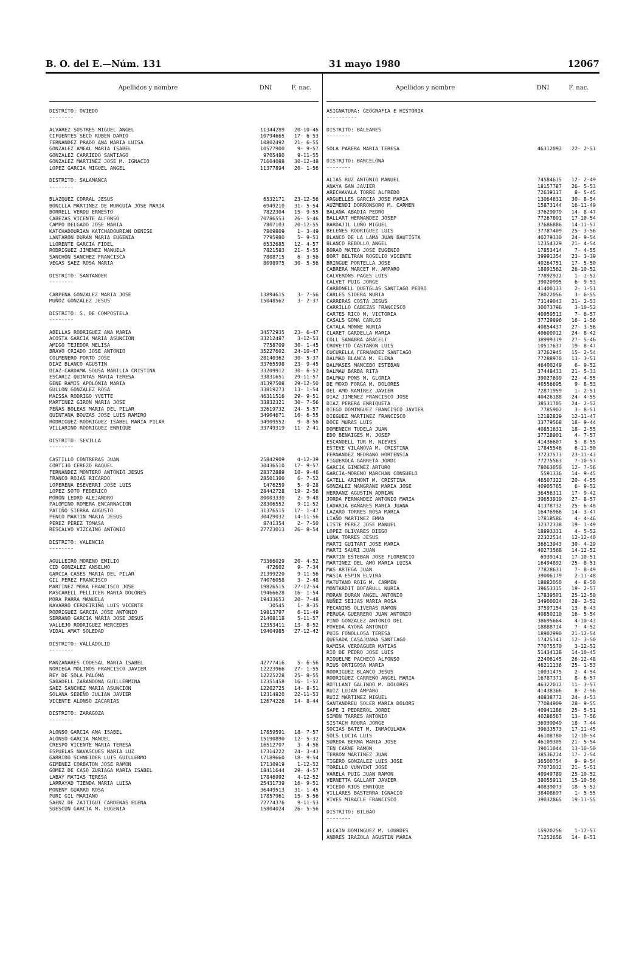B. O. del E.—Núm. 131 31 mayo 1980 12067
| Apellidos y nombre | DNI | F. nac. |
| --- | --- | --- |
| DISTRITO: OVIEDO -------- | | |
| ALVAREZ SOSTRES MIGUEL ANGEL | 11344289 | 20-10-46 |
| CIFUENTES SECO RUBEN DARIO | 10794665 | 17- 6-53 |
| FERNANDEZ PRADO ANA MARIA LUISA | 10802492 | 21- 6-55 |
| GONZALEZ AMEAL MARIA ISABEL | 10577900 | 9- 9-57 |
| GONZALEZ CARRIEDO SANTIAGO | 9705480 | 9-11-55 |
| GONZALEZ MARTINEZ JOSE M. IGNACIO | 71604088 | 30-12-48 |
| LOPEZ GARCIA MIGUEL ANGEL | 11377894 | 20- 1-56 |
| DISTRITO: SALAMANCA -------- | | |
| BLAZQUEZ CORRAL JESUS | 6532171 | 23-12-56 |
| BONILLA MARTINEZ DE MURGUIA JOSE MARIA | 6949210 | 31- 5-54 |
| BORRELL VERDU ERNESTO | 7822304 | 15- 9-55 |
| CABEZAS VICENTE ALFONSO | 70786553 | 26- 5-46 |
| CAMPO DELGADO JOSE MARIA | 7807103 | 20-12-55 |
| KATCHADOURIAN KATCHADOURIAN DENISE | 7809809 | 1- 3-49 |
| LANTARON DURAN MARIA EUGENIA | 7795980 | 5- 9-53 |
| LLORENTE GARCIA FIDEL | 6532685 | 12- 4-57 |
| RODRIGUEZ JIMENEZ MANUELA | 7821583 | 21- 5-55 |
| SANCHON SANCHEZ FRANCISCA | 7808715 | 6- 3-56 |
| VEGAS SAEZ ROSA MARIA | 8098975 | 30- 5-56 |
| DISTRITO: SANTANDER -------- | | |
| CARPENA GONZALEZ MARIA JOSE | 13894615 | 3- 7-56 |
| MUÑOZ GONZALEZ JESUS | 15048562 | 3- 2-37 |
| DISTRITO: S. DE COMPOSTELA -------- | | |
| ABELLAS RODRIGUEZ ANA MARIA | 34572935 | 23- 6-47 |
| ACOSTA GARCIA MARIA ASUNCION | 33212487 | 3-12-53 |
| AMIGO TEJEDOR MELISA | 7758709 | 30- 1-45 |
| BRAVO CRIADO JOSE ANTONIO | 35227602 | 24-10-47 |
| COLMENERO PORTO JOSE | 28140362 | 30- 5-37 |
| DIAZ BLANCO AGUSTIN | 33765598 | 23- 9-45 |
| DIAZ-CARDAMA SOUSA MARILIA CRISTINA | 33209912 | 30- 6-52 |
| ESCARIZ QUINTAS MARIA TERESA | 33831651 | 29-11-57 |
| GENE RAMIS APOLONIA MARIA | 41397508 | 29-12-50 |
| GULLON GONZALEZ ROSA | 33819273 | 13- 1-54 |
| MAISSA RODRIGO YVETTE | 46311516 | 29- 9-51 |
| MARTINEZ GIRON MARIA JOSE | 33832321 | 30- 7-56 |
| PEÑAS BOLEAS MARIA DEL PILAR | 32619732 | 24- 5-57 |
| QUINTANA BOUZAS JOSE LUIS RAMIRO | 34904671 | 10- 6-55 |
| RODRIGUEZ RODRIGUEZ ISABEL MARIA PILAR | 34909552 | 9- 8-56 |
| VILLARINO RODRIGUEZ ENRIQUE | 33749319 | 11- 2-41 |
| DISTRITO: SEVILLA -------- | | |
| CASTILLO CONTRERAS JUAN | 25842909 | 4-12-39 |
| CORTIJO CEREZO RAQUEL | 30436510 | 17- 9-57 |
| FERNANDEZ MONTERO ANTONIO JESUS | 28372889 | 10- 9-46 |
| FRANCO ROJAS RICARDO | 28501300 | 6- 7-52 |
| LOPERENA ESEVERRI JOSE LUIS | 1476259 | 5- 9-28 |
| LOPEZ SOTO FEDERICO | 28442728 | 19- 2-56 |
| MORON LEDRO ALEJANDRO | 80003330 | 2- 9-48 |
| PALOMINO ROMERA ENCARNACION | 28306552 | 9-11-52 |
| PATIÑO SIERRA AUGUSTO | 31376515 | 17- 1-47 |
| PENCO MARTIN MARIA JESUS | 30429032 | 14-11-56 |
| PEREZ PEREZ TOMASA | 8741354 | 2- 7-50 |
| RESCALVO VIZCAINO ANTONIO | 27723013 | 26- 8-54 |
| DISTRITO: VALENCIA -------- | | |
| AGULLEIRO MORENO EMILIO | 73366029 | 20- 4-52 |
| CID GONZALEZ ANSELMO | 472602 | 9- 7-34 |
| GARCIA CASES MARIA DEL PILAR | 21399220 | 9-11-56 |
| GIL PEREZ FRANCISCO | 74076058 | 3- 2-48 |
| MARTINEZ MORA FRANCISCO JOSE | 19826515 | 27-12-54 |
| MASCARELL PELLICER MARIA DOLORES | 19466628 | 16- 1-54 |
| MORA PARRA MANUELA | 19433653 | 20- 7-48 |
| NAVARRO CERDEIRIÑA LUIS VICENTE | 30545 | 1- 8-35 |
| RODRIGUEZ GARCIA JOSE ANTONIO | 19813797 | 6-11-49 |
| SERRANO GARCIA MARIA JOSE JESUS | 21408118 | 5-11-57 |
| VALLEJO RODRIGUEZ MERCEDES | 12353411 | 13- 8-52 |
| VIDAL AMAT SOLEDAD | 19404985 | 27-12-42 |
| DISTRITO: VALLADOLID -------- | | |
| MANZANARES CODESAL MARIA ISABEL | 42777416 | 5- 6-56 |
| NORIEGA MOLINOS FRANCISCO JAVIER | 12223966 | 27- 1-55 |
| REY DE SOLA PALOMA | 12225228 | 25- 8-55 |
| SABADELL ZARANDONA GUILLERMINA | 12351458 | 16- 1-52 |
| SAEZ SANCHEZ MARIA ASUNCION | 12202725 | 14- 8-51 |
| SOLANA SEDEÑO JULIAN JAVIER | 12314820 | 22-11-53 |
| VICENTE ALONSO ZACARIAS | 12674226 | 14- 8-44 |
| DISTRITO: ZARAGOZA -------- | | |
| ALONSO GARCIA ANA ISABEL | 17859591 | 18- 7-57 |
| ALONSO GARCIA MANUEL | 15190890 | 12- 5-32 |
| CRESPO VICENTE MARIA TERESA | 16512707 | 3- 4-56 |
| ESPUELAS NAVASCUES MARIA LUZ | 17314222 | 24- 3-43 |
| GARRIDO SCHNEIDER LUIS GUILLERMO | 17189660 | 18- 9-54 |
| GIMENEZ CORBATON JOSE RAMON | 17130919 | 1-12-52 |
| GOMEZ DE CASO ZURIAGA MARIA ISABEL | 18411644 | 29- 4-57 |
| LABAY MATIAS TERESA | 17846992 | 4-12-52 |
| LARRAYAD TIENDA MARIA LUISA | 25431739 | 16- 9-51 |
| MONENY GUARRO ROSA | 36449513 | 31- 1-45 |
| PURI GIL MARIANO | 17857961 | 15- 5-56 |
| SAENZ DE ZAITIGUI CARDENAS ELENA | 72774376 | 9-11-53 |
| SUESCUN GARCIA M. EUGENIA | 15804024 | 26- 5-56 |
| Apellidos y nombre | DNI | F. nac. |
| --- | --- | --- |
| ASIGNATURA: GEOGRAFIA E HISTORIA ---------- | | |
| DISTRITO: BALEARES -------- | | |
| SOLA PARERA MARIA TERESA | 46312092 | 22- 2-51 |
| DISTRITO: BARCELONA -------- | | |
| ALIAS RUZ ANTONIO MANUEL | 74584615 | 12- 2-49 |
| ANAYA GAN JAVIER | 18157787 | 26- 5-53 |
| ARECHAVALA TORRE ALFREDO | 72639117 | 8- 5-45 |
| ARGUELLES GARCIA JOSE MARIA | 13064631 | 30- 8-54 |
| AUZMENDI DORRONSORO M. CARMEN | 15873144 | 16-11-49 |
| BALAÑA ABADIA PEDRO | 37629079 | 14- 8-47 |
| BALLART HERNANDEZ JOSEP | 77267891 | 17-10-54 |
| BARDAJIL LUÑO MIGUEL | 37686886 | 14-11-57 |
| BELENES RODRIGUEZ LUIS | 37787409 | 25- 3-56 |
| BLANCO DE LA LAMA JUAN BAUTISTA | 40279330 | 24- 9-54 |
| BLANCO REBOLLO ANGEL | 12354329 | 21- 4-54 |
| BORAO MATEO JOSE EUGENIO | 17853414 | 7- 4-55 |
| BORT BELTRAN ROGELIO VICENTE | 39991354 | 23- 3-39 |
| BRINGUE PORTELLA JOSE | 40264751 | 17- 5-50 |
| CABRERA MARCET M. AMPARO | 18891562 | 26-10-52 |
| CALVERONS PAGES LUIS | 77892922 | 1- 1-52 |
| CALVET PUIG JORGE | 39020995 | 6- 9-53 |
| CARBONELL QUETGLAS SANTIAGO PEDRO | 41400133 | 2- 1-51 |
| CARLES SIDERA NURIA | 78022056 | 3- 6-55 |
| CARRERAS COSTA JESUS | 73149043 | 21- 2-53 |
| CARRILLO CABEZAS FRANCISCO | 30073796 | 3-10-52 |
| CARTES RICO M. VICTORIA | 40959513 | 7- 6-57 |
| CASALS GOMA CARLOS | 37729896 | 16- 1-56 |
| CATALA MONNE NURIA | 40854437 | 27- 3-56 |
| CLARET GARDELLA MARIA | 40600012 | 24- 8-42 |
| COLL SANABRA ARACELI | 38999319 | 27- 5-46 |
| CROVETTO CASTAÑON LUIS | 10517637 | 19- 8-47 |
| CUCURELLA FERNANDEZ SANTIAGO | 37262945 | 15- 2-54 |
| DALMAO BLANCA M. ELENA | 77288970 | 13- 3-51 |
| DALMASES MANCEBO ESTEBAN | 46400249 | 6- 9-52 |
| DALMAU BARBA RITA | 37448433 | 21- 5-33 |
| DALMAU PONS M. GLORIA | 39027699 | 22- 4-55 |
| DE MOXO FORGA M. DOLORES | 40556695 | 9- 8-53 |
| DEL AMO RAMIREZ JAVIER | 72871959 | 1- 2-51 |
| DIAZ JIMENEZ FRANCISCO JOSE | 40426188 | 24- 4-55 |
| DIAZ PERERA ENRIQUETA | 38531705 | 24- 2-52 |
| DIEGO DOMINGUEZ FRANCISCO JAVIER | 7785902 | 3- 8-51 |
| DIEGUEZ MARTINEZ FRANCISCO | 12182829 | 12-11-47 |
| DOCE MURAS LUIS | 33779568 | 18- 9-44 |
| DOMENECH TUDELA JUAN | 40851631 | 18- 2-55 |
| EDO BENAIGES M. JOSEP | 37728901 | 4- 7-57 |
| ESCANDELL TUR M. NIEVES | 41436607 | 5- 8-55 |
| ESTEVE VILANOVA M. CRISTINA | 17845546 | 6-11-50 |
| FERNANDEZ MEDRANO HORTENSIA | 37237573 | 23-11-43 |
| FIGUEROLA GARRETA JORDI | 77275563 | 7-10-57 |
| GARCIA GIMENEZ ARTURO | 78063050 | 12- 7-56 |
| GARCIA-MORENO MARCHAN CONSUELO | 5591336 | 14- 9-45 |
| GATELL ARIMONT M. CRISTINA | 46507322 | 20- 4-55 |
| GONZALEZ MANGRANE MARIA JOSE | 40905765 | 6- 9-52 |
| HERRANZ AGUSTIN ADRIAN | 36456311 | 17- 9-42 |
| JORDA FERNANDEZ ANTONIO MARIA | 39653919 | 27- 8-57 |
| LADARIA BAÑARES MARIA JUANA | 41378732 | 25- 6-48 |
| LAZARO TORRES ROSA MARIA | 16476966 | 14- 3-47 |
| LIAÑO MARTINEZ EMMA | 17818586 | 4- 4-46 |
| LISTE PEREZ JOSE MANUEL | 32372338 | 19- 1-49 |
| LOPEZ OLIVARES DIEGO | 18893331 | 4- 5-52 |
| LUNA TORRES JESUS | 22322514 | 12-12-40 |
| MARTI GUITART JOSE MARIA | 36613943 | 30- 4-29 |
| MARTI SAURI JUAN | 40273568 | 14-12-52 |
| MARTIN ESTEBAN JOSE FLORENCIO | 6939141 | 17-10-51 |
| MARTINEZ DEL AMO MARIA LUISA | 16494892 | 25- 8-51 |
| MAS ARTEGA JUAN | 77828631 | 7- 8-49 |
| MASIA ESPIN ELVIRA | 39006179 | 2-11-48 |
| MATUTANO ROIG M. CARMEN | 18882050 | 4- 8-50 |
| MONTARDIT BOFARULL NURIA | 39653315 | 19- 2-57 |
| MORAN DURAN ANGEL ANTONIO | 17839501 | 25-12-50 |
| NUÑEZ SEIJAS MARIA ROSA | 34900024 | 28- 2-52 |
| PECANINS OLIVERAS RAMON | 37597154 | 13- 6-43 |
| PERUGA GUERRERO JUAN ANTONIO | 40850210 | 16- 5-54 |
| PINO GONZALEZ ANTONIO DEL | 38695664 | 4-10-43 |
| POVEDA AYORA ANTONIO | 18888714 | 7- 4-52 |
| PUIG FONOLLOSA TERESA | 18902990 | 21-12-54 |
| QUESADA CASAJUANA SANTIAGO | 17425141 | 12- 3-50 |
| RAMISA VERDAGUER MATIAS | 77075570 | 3-12-52 |
| RIO DE PEDRO JOSE LUIS | 51434128 | 14-10-45 |
| RIQUELME PACHECO ALFONSO | 22406145 | 26-12-48 |
| RIUS ORTIGOSA MARIA | 46211136 | 25- 1-53 |
| RODRIGUEZ BLANCO JESUS | 10031475 | 2- 4-54 |
| RODRIGUEZ CARREÑO ANGEL MARIA | 16787371 | 8- 6-57 |
| ROTLLANT GALINDO M. DOLORES | 46322012 | 11- 3-57 |
| RUIZ LUJAN AMPARO | 41438366 | 8- 2-56 |
| RUIZ MARTINEZ MIGUEL | 40838772 | 24- 4-53 |
| SANTANDREU SOLER MARIA DOLORS | 77084909 | 28- 9-55 |
| SAPE I PEDREROL JORDI | 40941286 | 25- 5-51 |
| SIMON TARRES ANTONIO | 40286567 | 13- 7-56 |
| SISTACH ROURA JORGE | 36939049 | 18- 7-44 |
| SOCIAS BATET M. INMACULADA | 39633573 | 17-11-45 |
| SOLS LUCIA LUIS | 46108780 | 12-10-54 |
| SUREDA BERNA MARIA JOSE | 46109305 | 21- 5-54 |
| TEN CARNE RAMON | 39011044 | 13-10-50 |
| TERRON MARTINEZ JUAN | 38536214 | 17- 2-54 |
| TIGERO GONZALEZ LUIS JOSE | 36500754 | 9- 9-54 |
| TORELLO VUNYENT JOSE | 77072032 | 21- 5-51 |
| VARELA PUIG JUAN RAMON | 40949789 | 25-10-52 |
| VERNETTA GALLART JAVIER | 38055911 | 15-10-56 |
| VICEDO RIUS ENRIQUE | 40839073 | 18- 5-52 |
| VILLARES BASTERRA IGNACIO | 38408697 | 1- 5-55 |
| VIVES MIRACLE FRANCISCO | 39032865 | 19-11-55 |
| DISTRITO: BILBAO -------- | | |
| ALCAIN DOMINGUEZ M. LOURDES | 15920256 | 1-12-57 |
| ANDRES IRAZOLA AGUSTIN MARIA | 71252656 | 14- 6-51 |